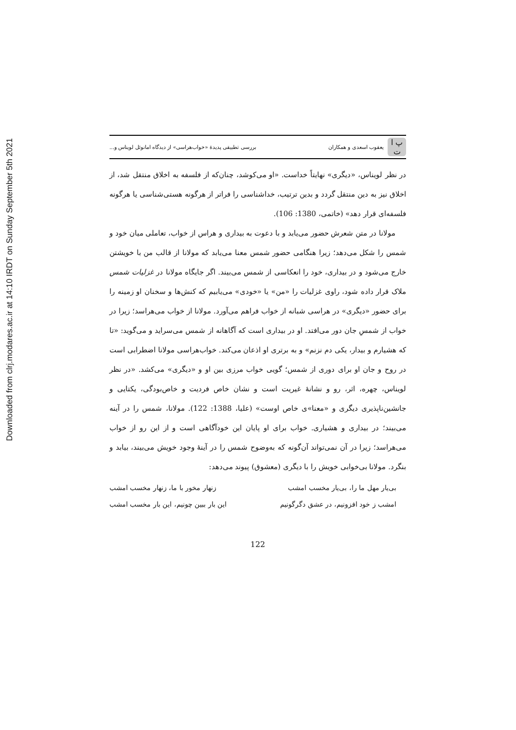Downloaded from clrj.modares.ac.ir at 14:10 IRDT on Sunday September 5th 2021
پ ا ت
یعقوب اسعدی و همکاران
بررسی تطبیقی پدیدهٔ «خواب‌هراسی» از دیدگاه امانوئل لویناس و...
در نظر لویناس، «دیگری» نهایتاً خداست. «او می‌کوشد، چنان‌که از فلسفه به اخلاق منتقل شد، از اخلاق نیز به دین منتقل گردد و بدین ترتیب، خداشناسی را فراتر از هرگونه هستی‌شناسی یا هرگونه فلسفه‌ای قرار دهد» (خاتمی، 1380: 106).
مولانا در متن شعرش حضور می‌یابد و با دعوت به بیداری و هراس از خواب، تعاملی میان خود و شمس را شکل می‌دهد؛ زیرا هنگامی حضور شمس معنا می‌یابد که مولانا از قالب من با خویشتن خارج می‌شود و در بیداری، خود را انعکاسی از شمس می‌بیند. اگر جایگاه مولانا در غزلیات شمس ملاک قرار داده شود، راوی غزلیات را «من» یا «خودی» می‌یابیم که کنش‌ها و سخنان او زمینه را برای حضور «دیگری» در هراسی شبانه از خواب فراهم می‌آورد. مولانا از خواب می‌هراسد؛ زیرا در خواب از شمسِ جان دور می‌افتد. او در بیداری است که آگاهانه از شمس می‌سراید و می‌گوید: «تا که هشیارم و بیدار، یکی دم نزنم» و به برتری او اذعان می‌کند. خواب‌هراسی مولانا اضطرابی است در روح و جان او برای دوری از شمس؛ گویی خواب مرزی بین او و «دیگری» می‌کشد. «در نظر لویناس، چهره، اثر، رو و نشانهٔ غیریت است و نشان خاص فردیت و خاص‌بودگی، یکتایی و جانشین‌ناپذیری دیگری و «معنا»ی خاص اوست» (علیا، 1388: 122). مولانا، شمس را در آینه می‌بیند؛ در بیداری و هشیاری. خواب برای او پایان این خودآگاهی است و از این رو از خواب می‌هراسد؛ زیرا در آن نمی‌تواند آن‌گونه که به‌وضوح شمس را در آینهٔ وجود خویش می‌بیند، بیابد و بنگرد. مولانا بی‌خوابی خویش را با دیگری (معشوق) پیوند می‌دهد:
بی‌یار مهل ما را، بی‌یار مخسب امشب زنهار مخور با ما، زنهار مخسب امشب
امشب ز خود افزونیم، در عشق دگرگونیم این بار ببین چونیم، این بار مخسب امشب
122